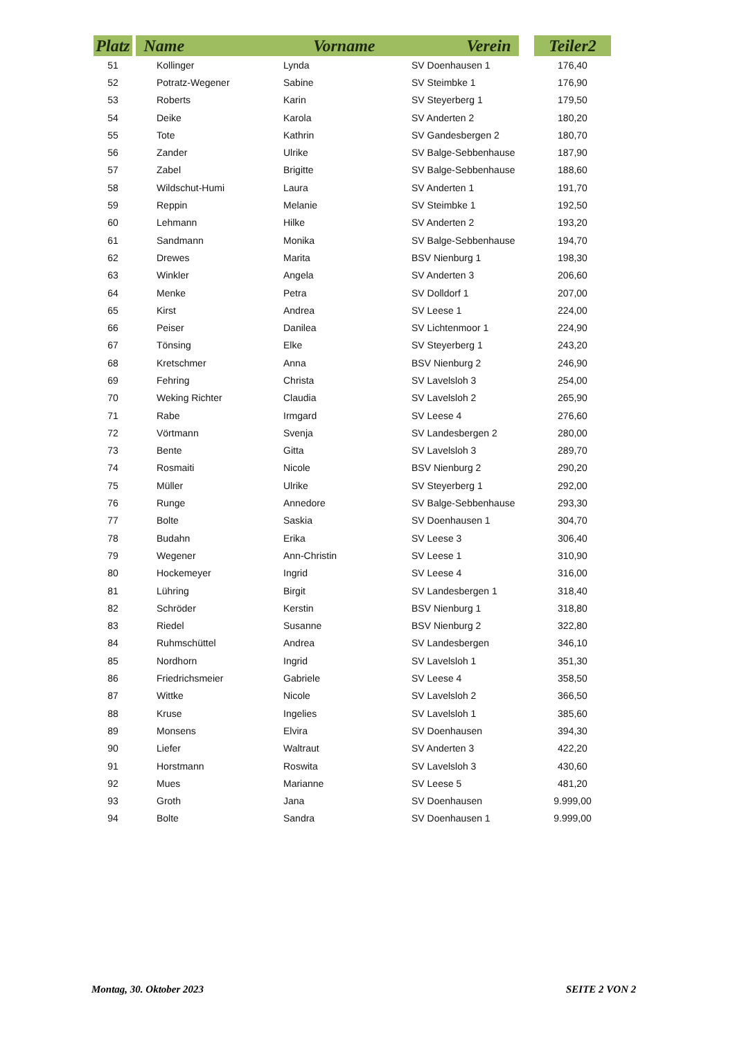| Platz | | Name Vorname Verein | | | | Teiler2 |
| --- | --- | --- | --- | --- | --- | --- |
| 51 | | Kollinger | Lynda | SV Doenhausen 1 | | 176,40 |
| 52 | | Potratz-Wegener | Sabine | SV Steimbke 1 | | 176,90 |
| 53 | | Roberts | Karin | SV Steyerberg 1 | | 179,50 |
| 54 | | Deike | Karola | SV Anderten 2 | | 180,20 |
| 55 | | Tote | Kathrin | SV Gandesbergen 2 | | 180,70 |
| 56 | | Zander | Ulrike | SV Balge-Sebbenhause | | 187,90 |
| 57 | | Zabel | Brigitte | SV Balge-Sebbenhause | | 188,60 |
| 58 | | Wildschut-Humi | Laura | SV Anderten 1 | | 191,70 |
| 59 | | Reppin | Melanie | SV Steimbke 1 | | 192,50 |
| 60 | | Lehmann | Hilke | SV Anderten 2 | | 193,20 |
| 61 | | Sandmann | Monika | SV Balge-Sebbenhause | | 194,70 |
| 62 | | Drewes | Marita | BSV Nienburg 1 | | 198,30 |
| 63 | | Winkler | Angela | SV Anderten 3 | | 206,60 |
| 64 | | Menke | Petra | SV Dolldorf 1 | | 207,00 |
| 65 | | Kirst | Andrea | SV Leese 1 | | 224,00 |
| 66 | | Peiser | Danilea | SV Lichtenmoor 1 | | 224,90 |
| 67 | | Tönsing | Elke | SV Steyerberg 1 | | 243,20 |
| 68 | | Kretschmer | Anna | BSV Nienburg 2 | | 246,90 |
| 69 | | Fehring | Christa | SV Lavelsloh 3 | | 254,00 |
| 70 | | Weking Richter | Claudia | SV Lavelsloh 2 | | 265,90 |
| 71 | | Rabe | Irmgard | SV Leese 4 | | 276,60 |
| 72 | | Vörtmann | Svenja | SV Landesbergen 2 | | 280,00 |
| 73 | | Bente | Gitta | SV Lavelsloh 3 | | 289,70 |
| 74 | | Rosmaiti | Nicole | BSV Nienburg 2 | | 290,20 |
| 75 | | Müller | Ulrike | SV Steyerberg 1 | | 292,00 |
| 76 | | Runge | Annedore | SV Balge-Sebbenhause | | 293,30 |
| 77 | | Bolte | Saskia | SV Doenhausen 1 | | 304,70 |
| 78 | | Budahn | Erika | SV Leese 3 | | 306,40 |
| 79 | | Wegener | Ann-Christin | SV Leese 1 | | 310,90 |
| 80 | | Hockemeyer | Ingrid | SV Leese 4 | | 316,00 |
| 81 | | Lühring | Birgit | SV Landesbergen 1 | | 318,40 |
| 82 | | Schröder | Kerstin | BSV Nienburg 1 | | 318,80 |
| 83 | | Riedel | Susanne | BSV Nienburg 2 | | 322,80 |
| 84 | | Ruhmschüttel | Andrea | SV Landesbergen | | 346,10 |
| 85 | | Nordhorn | Ingrid | SV Lavelsloh 1 | | 351,30 |
| 86 | | Friedrichsmeier | Gabriele | SV Leese 4 | | 358,50 |
| 87 | | Wittke | Nicole | SV Lavelsloh 2 | | 366,50 |
| 88 | | Kruse | Ingelies | SV Lavelsloh 1 | | 385,60 |
| 89 | | Monsens | Elvira | SV Doenhausen | | 394,30 |
| 90 | | Liefer | Waltraut | SV Anderten 3 | | 422,20 |
| 91 | | Horstmann | Roswita | SV Lavelsloh 3 | | 430,60 |
| 92 | | Mues | Marianne | SV Leese 5 | | 481,20 |
| 93 | | Groth | Jana | SV Doenhausen | | 9.999,00 |
| 94 | | Bolte | Sandra | SV Doenhausen 1 | | 9.999,00 |
Montag, 30. Oktober 2023 SEITE 2 VON 2